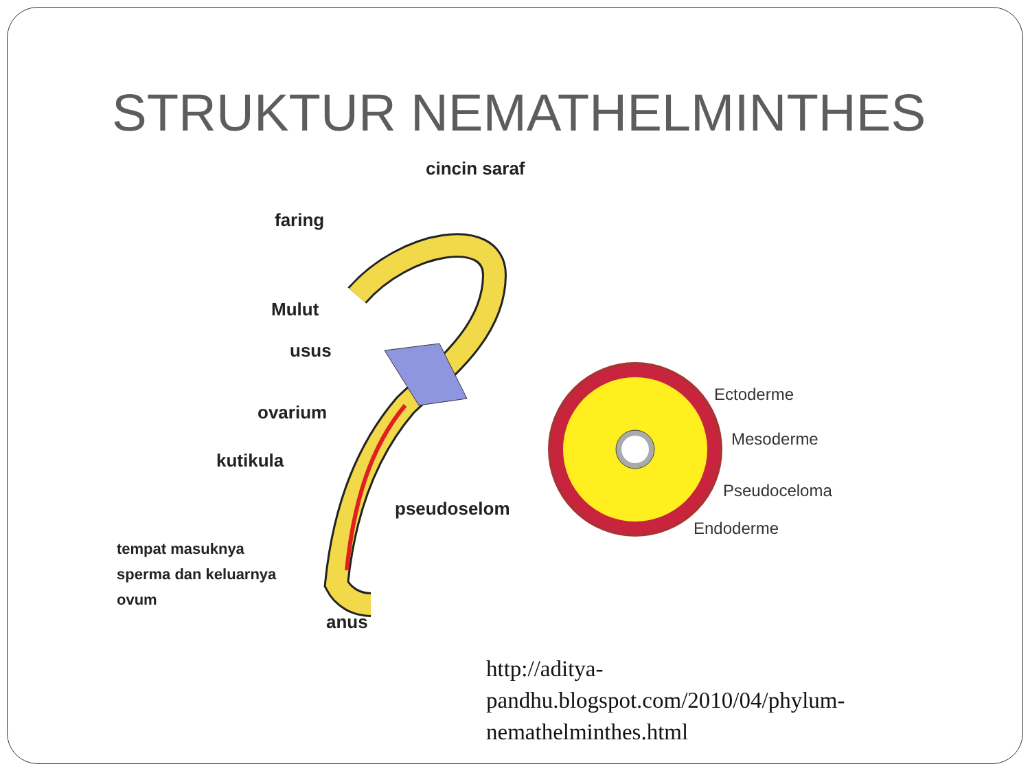STRUKTUR NEMATHELMINTHES
cincin saraf
faring
Mulut
usus
ovarium
kutikula
pseudoselom
tempat masuknya
sperma dan keluarnya
ovum
anus
Ectoderme
Mesoderme
Pseudoceloma
Endoderme
http://aditya-
pandhu.blogspot.com/2010/04/phylum-
nemathelminthes.html